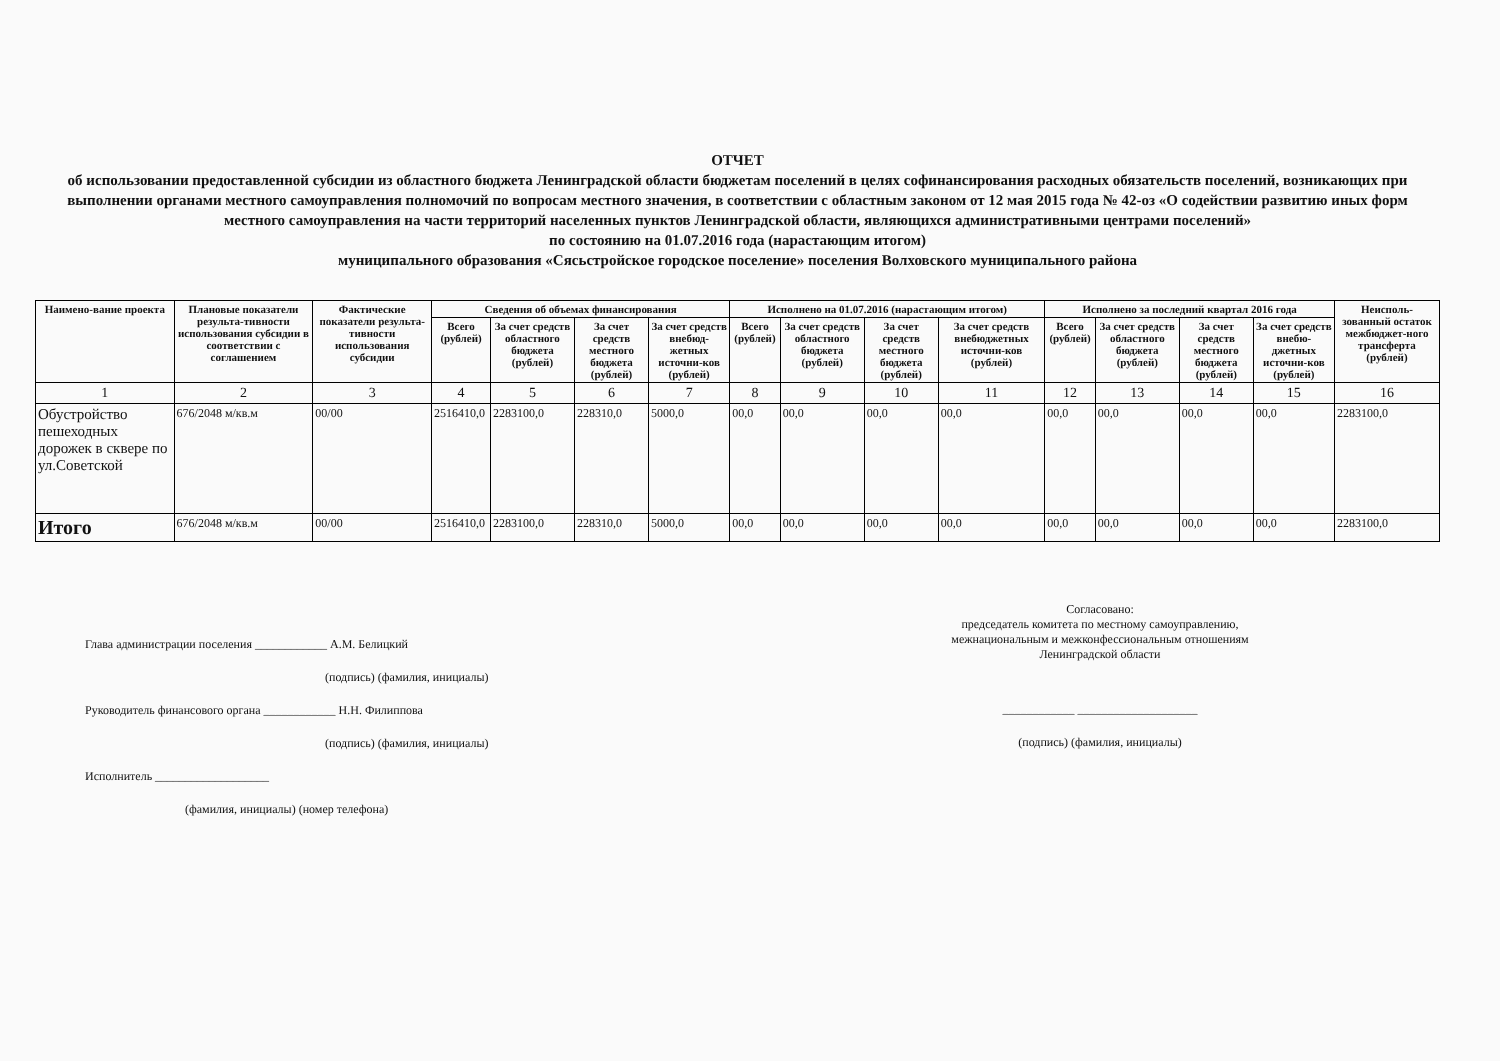ОТЧЕТ
об использовании предоставленной субсидии из областного бюджета Ленинградской области бюджетам поселений в целях софинансирования расходных обязательств поселений, возникающих при выполнении органами местного самоуправления полномочий по вопросам местного значения, в соответствии с областным законом от 12 мая 2015 года № 42-оз «О содействии развитию иных форм местного самоуправления на части территорий населенных пунктов Ленинградской области, являющихся административными центрами поселений»
по состоянию на 01.07.2016 года (нарастающим итогом)
муниципального образования «Сясьстройское городское поселение» поселения Волховского муниципального района
| Наимено-вание проекта | Плановые показатели результа-тивности использования субсидии в соответствии с соглашением | Фактические показатели результа-тивности использования субсидии | Сведения об объемах финансирования | | | | Исполнено на 01.07.2016 (нарастающим итогом) | | | | Исполнено за последний квартал 2016 года | | | | Неисполь-зованный остаток межбюджет-ного трансферта (рублей) |
| --- | --- | --- | --- | --- | --- | --- | --- | --- | --- | --- | --- | --- | --- | --- | --- |
| | | | Всего (рублей) | За счет средств областного бюджета (рублей) | За счет средств местного бюджета (рублей) | За счет средств внебюд-жетных источни-ков (рублей) | Всего (рублей) | За счет средств областного бюджета (рублей) | За счет средств местного бюджета (рублей) | За счет средств внебюджетных источни-ков (рублей) | Всего (рублей) | За счет средств областного бюджета (рублей) | За счет средств местного бюджета (рублей) | За счет средств внебю-джетных источни-ков (рублей) | |
| 1 | 2 | 3 | 4 | 5 | 6 | 7 | 8 | 9 | 10 | 11 | 12 | 13 | 14 | 15 | 16 |
| Обустройство пешеходных дорожек в сквере по ул.Советской | 676/2048 м/кв.м | 00/00 | 2516410,0 | 2283100,0 | 228310,0 | 5000,0 | 00,0 | 00,0 | 00,0 | 00,0 | 00,0 | 00,0 | 00,0 | 00,0 | 2283100,0 |
| Итого | 676/2048 м/кв.м | 00/00 | 2516410,0 | 2283100,0 | 228310,0 | 5000,0 | 00,0 | 00,0 | 00,0 | 00,0 | 00,0 | 00,0 | 00,0 | 00,0 | 2283100,0 |
Глава администрации поселения ____________ А.М. Белицкий
(подпись) (фамилия, инициалы)
Руководитель финансового органа ____________ Н.Н. Филиппова
(подпись) (фамилия, инициалы)
Исполнитель ___________________
(фамилия, инициалы) (номер телефона)
Согласовано:
председатель комитета по местному самоуправлению, межнациональным и межконфессиональным отношениям Ленинградской области
____________ ____________________
(подпись) (фамилия, инициалы)